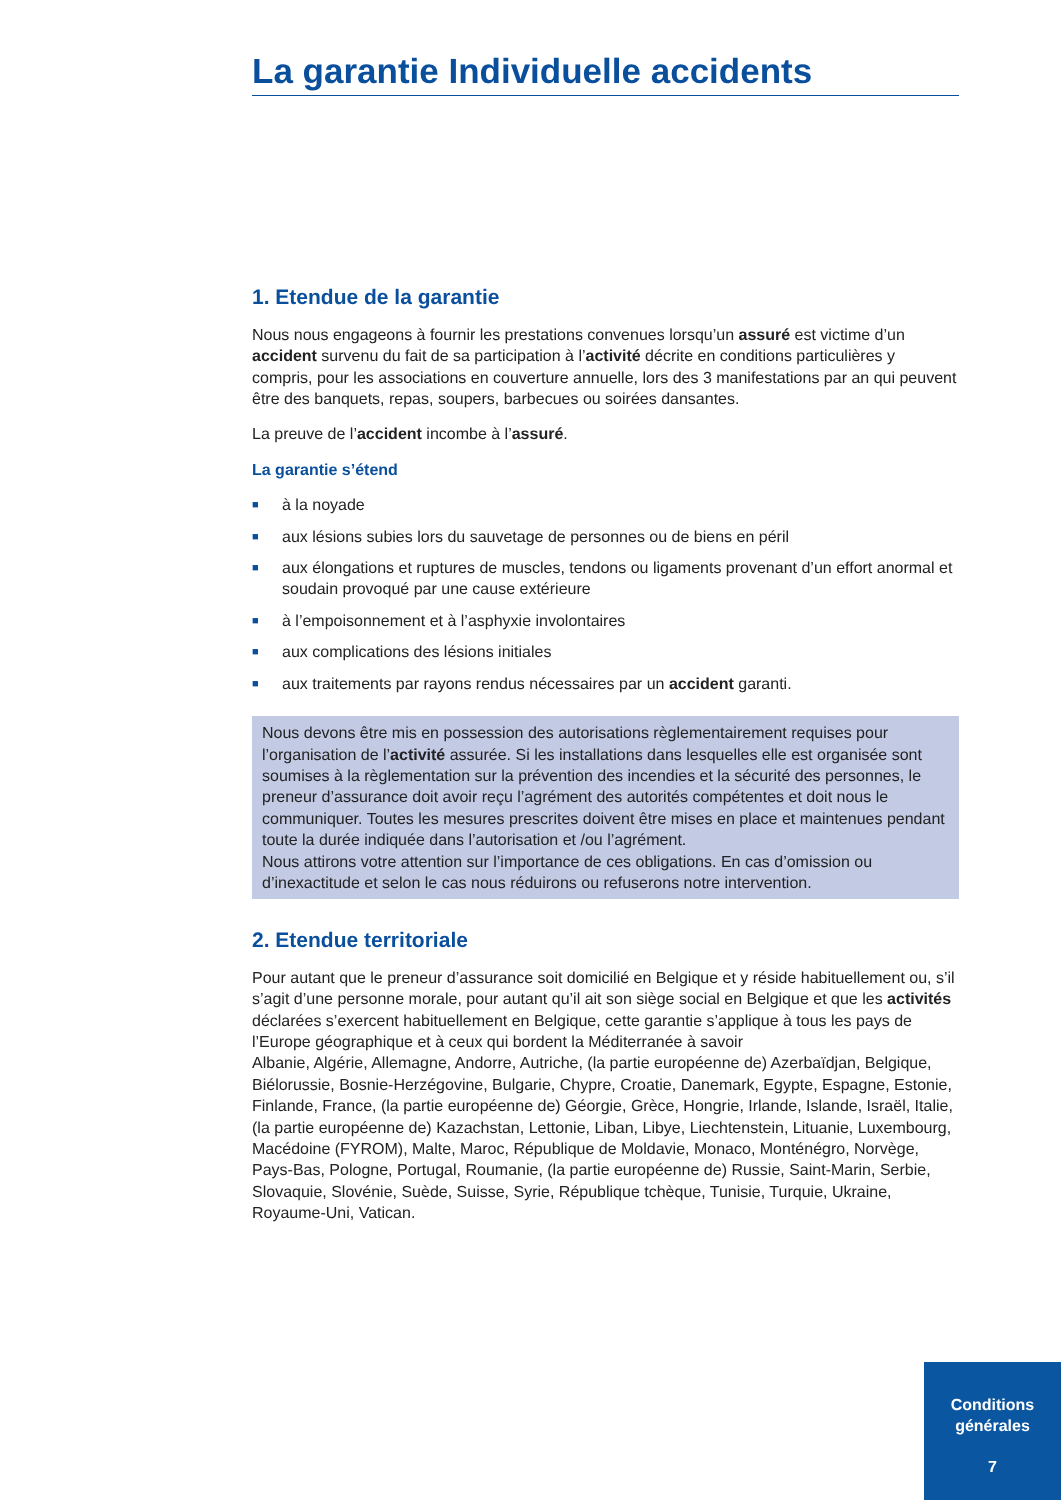La garantie Individuelle accidents
1. Etendue de la garantie
Nous nous engageons à fournir les prestations convenues lorsqu’un assuré est victime d’un accident survenu du fait de sa participation à l’activité décrite en conditions particulières y compris, pour les associations en couverture annuelle, lors des 3 manifestations par an qui peuvent être des banquets, repas, soupers, barbecues ou soirées dansantes.
La preuve de l’accident incombe à l’assuré.
La garantie s’étend
■ à la noyade
■ aux lésions subies lors du sauvetage de personnes ou de biens en péril
■ aux élongations et ruptures de muscles, tendons ou ligaments provenant d’un effort anormal et soudain provoqué par une cause extérieure
■ à l’empoisonnement et à l’asphyxie involontaires
■ aux complications des lésions initiales
■ aux traitements par rayons rendus nécessaires par un accident garanti.
Nous devons être mis en possession des autorisations règlementairement requises pour l’organisation de l’activité assurée. Si les installations dans lesquelles elle est organisée sont soumises à la règlementation sur la prévention des incendies et la sécurité des personnes, le preneur d’assurance doit avoir reçu l’agrément des autorités compétentes et doit nous le communiquer. Toutes les mesures prescrites doivent être mises en place et maintenues pendant toute la durée indiquée dans l’autorisation et /ou l’agrément.
Nous attirons votre attention sur l’importance de ces obligations. En cas d’omission ou d’inexactitude et selon le cas nous réduirons ou refuserons notre intervention.
2. Etendue territoriale
Pour autant que le preneur d’assurance soit domicilié en Belgique et y réside habituellement ou, s’il s’agit d’une personne morale, pour autant qu’il ait son siège social en Belgique et que les activités déclarées s’exercent habituellement en Belgique, cette garantie s’applique à tous les pays de l’Europe géographique et à ceux qui bordent la Méditerranée à savoir
Albanie, Algérie, Allemagne, Andorre, Autriche, (la partie européenne de) Azerbaïdjan, Belgique, Biélorussie, Bosnie-Herzégovine, Bulgarie, Chypre, Croatie, Danemark, Egypte, Espagne, Estonie, Finlande, France, (la partie européenne de) Géorgie, Grèce, Hongrie, Irlande, Islande, Israël, Italie, (la partie européenne de) Kazachstan, Lettonie, Liban, Libye, Liechtenstein, Lituanie, Luxembourg, Macédoine (FYROM), Malte, Maroc, République de Moldavie, Monaco, Monténégro, Norvège, Pays-Bas, Pologne, Portugal, Roumanie, (la partie européenne de) Russie, Saint-Marin, Serbie, Slovaquie, Slovénie, Suède, Suisse, Syrie, République tchèque, Tunisie, Turquie, Ukraine, Royaume-Uni, Vatican.
Conditions
générales
7